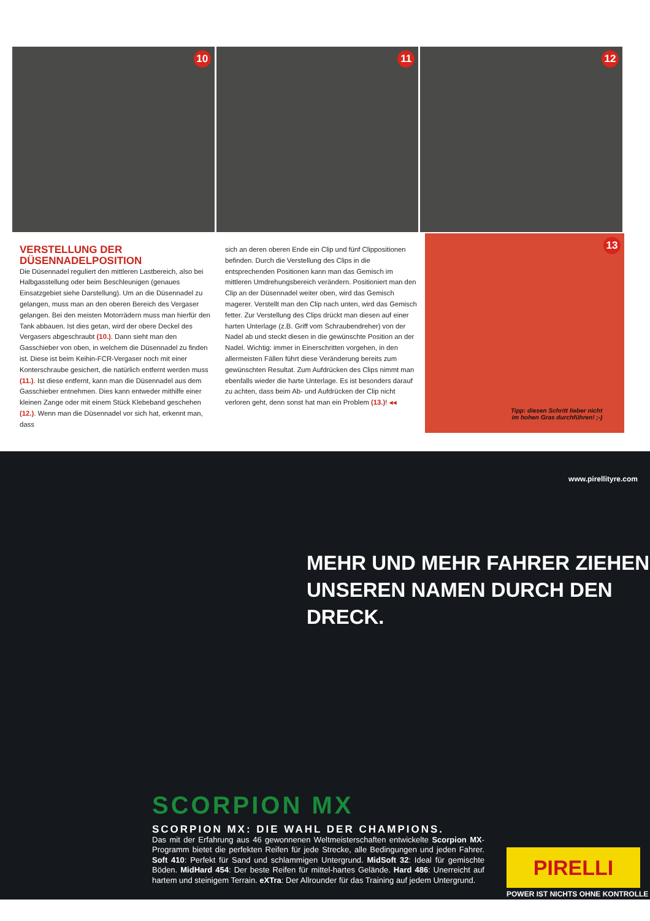10
11
12
VERSTELLUNG DER DÜSENNADELPOSITION
Die Düsennadel reguliert den mittleren Lastbereich, also bei Halbgasstellung oder beim Beschleunigen (genaues Einsatzgebiet siehe Darstellung). Um an die Düsennadel zu gelangen, muss man an den oberen Bereich des Vergaser gelangen. Bei den meisten Motorrädern muss man hierfür den Tank abbauen. Ist dies getan, wird der obere Deckel des Vergasers abgeschraubt (10.). Dann sieht man den Gasschieber von oben, in welchem die Düsennadel zu finden ist. Diese ist beim Keihin-FCR-Vergaser noch mit einer Konterschraube gesichert, die natürlich entfernt werden muss (11.). Ist diese entfernt, kann man die Düsennadel aus dem Gasschieber entnehmen. Dies kann entweder mithilfe einer kleinen Zange oder mit einem Stück Klebeband geschehen (12.). Wenn man die Düsennadel vor sich hat, erkennt man, dass
sich an deren oberen Ende ein Clip und fünf Clippositionen befinden. Durch die Verstellung des Clips in die entsprechenden Positionen kann man das Gemisch im mittleren Umdrehungsbereich verändern. Positioniert man den Clip an der Düsennadel weiter oben, wird das Gemisch magerer. Verstellt man den Clip nach unten, wird das Gemisch fetter. Zur Verstellung des Clips drückt man diesen auf einer harten Unterlage (z.B. Griff vom Schraubendreher) von der Nadel ab und steckt diesen in die gewünschte Position an der Nadel. Wichtig: immer in Einerschritten vorgehen, in den allermeisten Fällen führt diese Veränderung bereits zum gewünschten Resultat. Zum Aufdrücken des Clips nimmt man ebenfalls wieder die harte Unterlage. Es ist besonders darauf zu achten, dass beim Ab- und Aufdrücken der Clip nicht verloren geht, denn sonst hat man ein Problem (13.)! ◂◂
13
Tipp: diesen Schritt lieber nicht
im hohen Gras durchführen! ;-)
www.pirellityre.com
MEHR UND MEHR FAHRER ZIEHEN
UNSEREN NAMEN DURCH DEN DRECK.
SCORPION MX
SCORPION MX: DIE WAHL DER CHAMPIONS.
Das mit der Erfahrung aus 46 gewonnenen Weltmeisterschaften entwickelte Scorpion MX-Programm bietet die perfekten Reifen für jede Strecke, alle Bedingungen und jeden Fahrer. Soft 410: Perfekt für Sand und schlammigen Untergrund. MidSoft 32: Ideal für gemischte Böden. MidHard 454: Der beste Reifen für mittel-hartes Gelände. Hard 486: Unerreicht auf hartem und steinigem Terrain. eXTra: Der Allrounder für das Training auf jedem Untergrund.
PIRELLI
POWER IST NICHTS OHNE KONTROLLE